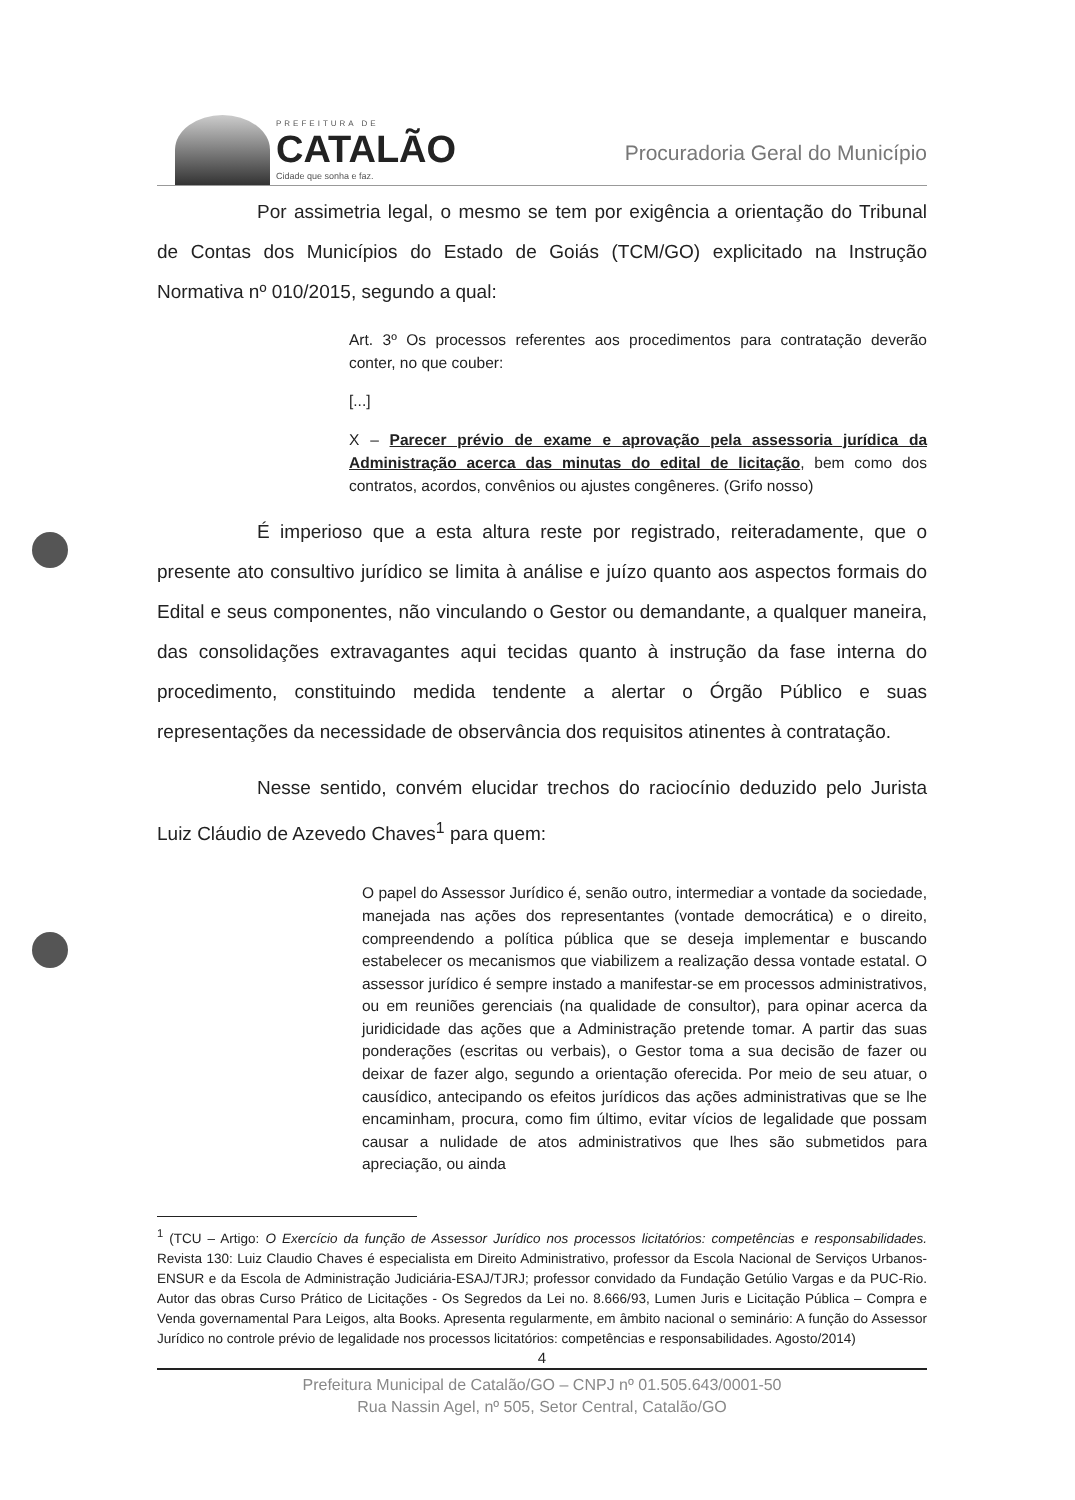PREFEITURA DE
CATALÃO
Cidade que sonha e faz.
Procuradoria Geral do Município
Por assimetria legal, o mesmo se tem por exigência a orientação do Tribunal de Contas dos Municípios do Estado de Goiás (TCM/GO) explicitado na Instrução Normativa nº 010/2015, segundo a qual:
Art. 3º Os processos referentes aos procedimentos para contratação deverão conter, no que couber:
[...]
X – Parecer prévio de exame e aprovação pela assessoria jurídica da Administração acerca das minutas do edital de licitação, bem como dos contratos, acordos, convênios ou ajustes congêneres. (Grifo nosso)
É imperioso que a esta altura reste por registrado, reiteradamente, que o presente ato consultivo jurídico se limita à análise e juízo quanto aos aspectos formais do Edital e seus componentes, não vinculando o Gestor ou demandante, a qualquer maneira, das consolidações extravagantes aqui tecidas quanto à instrução da fase interna do procedimento, constituindo medida tendente a alertar o Órgão Público e suas representações da necessidade de observância dos requisitos atinentes à contratação.
Nesse sentido, convém elucidar trechos do raciocínio deduzido pelo Jurista Luiz Cláudio de Azevedo Chaves<sup>1</sup> para quem:
O papel do Assessor Jurídico é, senão outro, intermediar a vontade da sociedade, manejada nas ações dos representantes (vontade democrática) e o direito, compreendendo a política pública que se deseja implementar e buscando estabelecer os mecanismos que viabilizem a realização dessa vontade estatal. O assessor jurídico é sempre instado a manifestar-se em processos administrativos, ou em reuniões gerenciais (na qualidade de consultor), para opinar acerca da juridicidade das ações que a Administração pretende tomar. A partir das suas ponderações (escritas ou verbais), o Gestor toma a sua decisão de fazer ou deixar de fazer algo, segundo a orientação oferecida. Por meio de seu atuar, o causídico, antecipando os efeitos jurídicos das ações administrativas que se lhe encaminham, procura, como fim último, evitar vícios de legalidade que possam causar a nulidade de atos administrativos que lhes são submetidos para apreciação, ou ainda
<sup>1</sup> (TCU – Artigo: O Exercício da função de Assessor Jurídico nos processos licitatórios: competências e responsabilidades. Revista 130: Luiz Claudio Chaves é especialista em Direito Administrativo, professor da Escola Nacional de Serviços Urbanos-ENSUR e da Escola de Administração Judiciária-ESAJ/TJRJ; professor convidado da Fundação Getúlio Vargas e da PUC-Rio. Autor das obras Curso Prático de Licitações - Os Segredos da Lei no. 8.666/93, Lumen Juris e Licitação Pública – Compra e Venda governamental Para Leigos, alta Books. Apresenta regularmente, em âmbito nacional o seminário: A função do Assessor Jurídico no controle prévio de legalidade nos processos licitatórios: competências e responsabilidades. Agosto/2014)
4
Prefeitura Municipal de Catalão/GO – CNPJ nº 01.505.643/0001-50
Rua Nassin Agel, nº 505, Setor Central, Catalão/GO